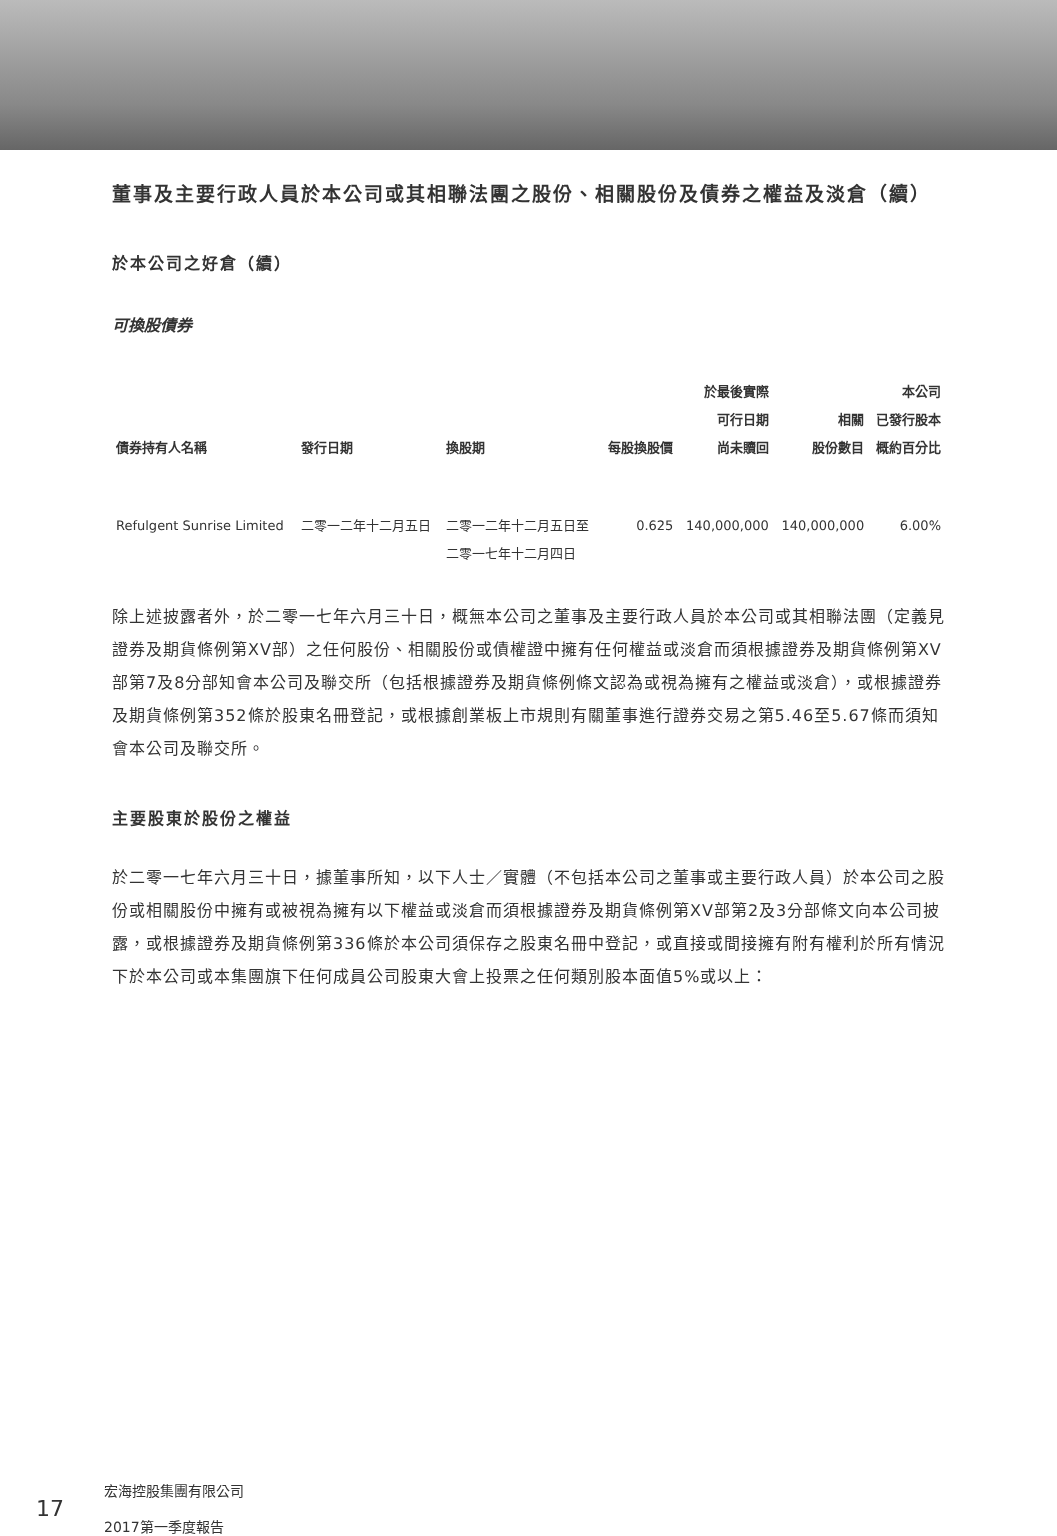董事及主要行政人員於本公司或其相聯法團之股份、相關股份及債券之權益及淡倉（續）
於本公司之好倉（續）
可換股債券
| 債券持有人名稱 | 發行日期 | 換股期 | 每股換股價 | 於最後實際 可行日期 尚未贖回 | 相關 股份數目 | 本公司 已發行股本 概約百分比 |
| --- | --- | --- | --- | --- | --- | --- |
| Refulgent Sunrise Limited | 二零一二年十二月五日 | 二零一二年十二月五日至 二零一七年十二月四日 | 0.625 | 140,000,000 | 140,000,000 | 6.00% |
除上述披露者外，於二零一七年六月三十日，概無本公司之董事及主要行政人員於本公司或其相聯法團（定義見證券及期貨條例第XV部）之任何股份、相關股份或債權證中擁有任何權益或淡倉而須根據證券及期貨條例第XV部第7及8分部知會本公司及聯交所（包括根據證券及期貨條例條文認為或視為擁有之權益或淡倉），或根據證券及期貨條例第352條於股東名冊登記，或根據創業板上市規則有關董事進行證券交易之第5.46至5.67條而須知會本公司及聯交所。
主要股東於股份之權益
於二零一七年六月三十日，據董事所知，以下人士／實體（不包括本公司之董事或主要行政人員）於本公司之股份或相關股份中擁有或被視為擁有以下權益或淡倉而須根據證券及期貨條例第XV部第2及3分部條文向本公司披露，或根據證券及期貨條例第336條於本公司須保存之股東名冊中登記，或直接或間接擁有附有權利於所有情況下於本公司或本集團旗下任何成員公司股東大會上投票之任何類別股本面值5%或以上：
17 宏海控股集團有限公司
2017第一季度報告